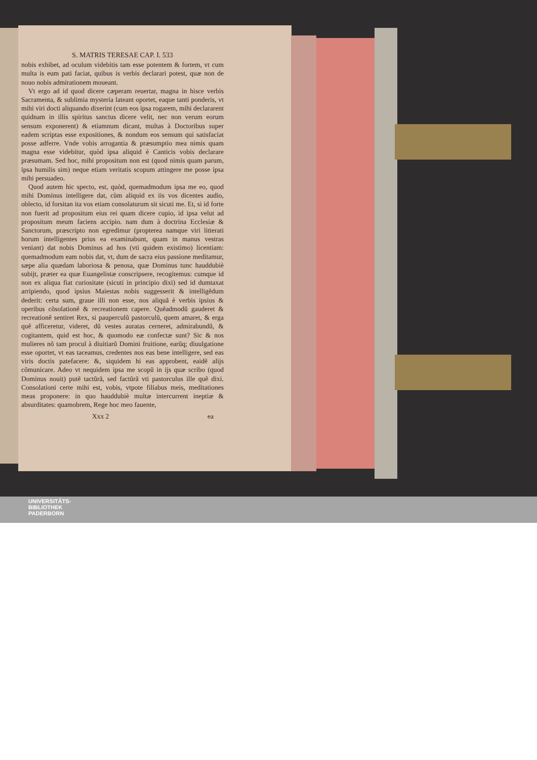S. MATRIS TERESAE CAP. I. 533
nobis exhibet, ad oculum videbitis tam esse potentem & fortem, vt cum multa is eum pati faciat, quibus is verbis declarari potest, quæ non de nouo nobis admirationem moueant.
Vt ergo ad id quod dicere cæperam reuertar, magna in hisce verbis Sacramenta, & sublimia mysteria lateant oportet, eaque tanti ponderis, vt mihi viri docti aliquando dixerint (cum eos ipsa rogarem, mihi declararent quidnam in illis spiritus sanctus dicere velit, nec non verum eorum sensum exponerent) & etiamnum dicant, multas à Doctoribus super eadem scriptas esse expositiones, & nondum eos sensum qui satisfaciat posse adferre. Vnde vobis arrogantia & præsumptio mea nimis quam magna esse videbitur, quòd ipsa aliquid è Canticis vobis declarare præsumam. Sed hoc, mihi propositum non est (quod nimis quam parum, ipsa humilis sim) neque etiam veritatis scopum attingere me posse ipsa mihi persuadeo.
Quod autem hic specto, est, quòd, quemadmodum ipsa me eo, quod mihi Dominus intelligere dat, cùm aliquid ex iis vos dicentes audio, oblecto, id forsitan ita vos etiam consolaturum sit sicuti me. Et, si id forte non fuerit ad propositum eius rei quam dicere cupio, id ipsa velut ad propositum meum faciens accipio. nam dum à doctrina Ecclesiæ & Sanctorum, præscripto non egredimur (propterea namque viri litterati horum intelligentes prius ea examinabunt, quam in manus vestras veniant) dat nobis Dominus ad hos (vti quidem existimo) licentiam: quemadmodum eam nobis dat, vt, dum de sacra eius passione meditamur, sæpe alia quædam laboriosa & penosa, quæ Dominus tunc hauddubiè subijt, præter ea quæ Euangelistæ conscripsere, recogitemus: cumque id non ex aliqua fiat curiositate (sicuti in principio dixi) sed id dumtaxat arripiendo, quod ipsius Maiestas nobis suggesserit & intelligẽdum dederit: certa sum, graue illi non esse, nos aliquã è verbis ipsius & operibus cõsolationẽ & recreationem capere. Quẽadmodũ gauderet & recreationẽ sentiret Rex, si pauperculũ pastorculũ, quem amaret, & erga quẽ afficeretur, videret, dũ vestes auratas cerneret, admirabundũ, & cogitantem, quid est hoc, & quomodo eæ confectæ sunt? Sic & nos mulieres nõ tam procul à diuitiarũ Domini fruitione, earũq; diuulgatione esse oportet, vt eas taceamus, credentes nos eas bene intelligere, sed eas viris doctis patefacere: &, siquidem hi eas approbent, eaidẽ alijs cõmunicare. Adeo vt nequidem ipsa me scopũ in ijs quæ scribo (quod Dominus nouit) putẽ tactũrã, sed factũrã vti pastorculus ille quẽ dixi. Consolationi certe mihi est, vobis, vtpote filiabus meis, meditationes meas proponere: in quo hauddubiè multæ intercurrent ineptiæ & absurditates: quamobrem, Rege hoc meo fauente,
Xxx 2 ea
UNIVERSITÄTS-
BIBLIOTHEK
PADERBORN